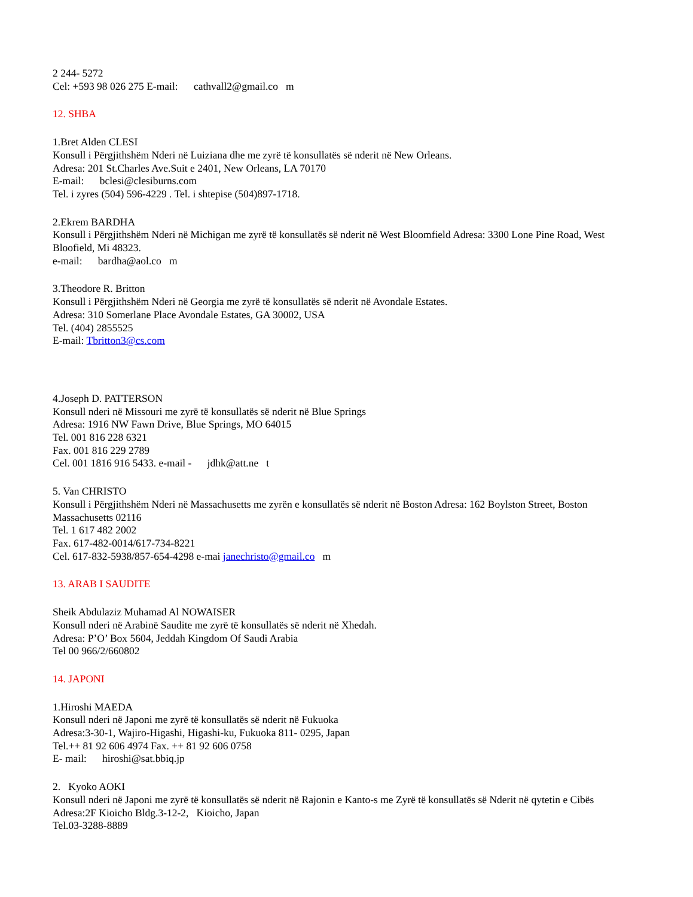2 244- 5272
Cel: +593 98 026 275 E-mail: cathvall2@gmail.co m
12. SHBA
1.Bret Alden CLESI
Konsull i Përgjithshëm Nderi në Luiziana dhe me zyrë të konsullatës së nderit në New Orleans.
Adresa: 201 St.Charles Ave.Suit e 2401, New Orleans, LA 70170
E-mail: bclesi@clesiburns.com
Tel. i zyres (504) 596-4229 . Tel. i shtepise (504)897-1718.
2.Ekrem BARDHA
Konsull i Përgjithshëm Nderi në Michigan me zyrë të konsullatës së nderit në West Bloomfield Adresa: 3300 Lone Pine Road, West Bloofield, Mi 48323.
e-mail: bardha@aol.co m
3.Theodore R. Britton
Konsull i Përgjithshëm Nderi në Georgia me zyrë të konsullatës së nderit në Avondale Estates.
Adresa: 310 Somerlane Place Avondale Estates, GA 30002, USA
Tel. (404) 2855525
E-mail: Tbritton3@cs.com
4.Joseph D. PATTERSON
Konsull nderi në Missouri me zyrë të konsullatës së nderit në Blue Springs
Adresa: 1916 NW Fawn Drive, Blue Springs, MO 64015
Tel. 001 816 228 6321
Fax. 001 816 229 2789
Cel. 001 1816 916 5433. e-mail - jdhk@att.ne t
5. Van CHRISTO
Konsull i Përgjithshëm Nderi në Massachusetts me zyrën e konsullatës së nderit në Boston Adresa: 162 Boylston Street, Boston Massachusetts 02116
Tel. 1 617 482 2002
Fax. 617-482-0014/617-734-8221
Cel. 617-832-5938/857-654-4298 e-mai janechristo@gmail.co m
13. ARAB I SAUDITE
Sheik Abdulaziz Muhamad Al NOWAISER
Konsull nderi në Arabinë Saudite me zyrë të konsullatës së nderit në Xhedah.
Adresa: P’O’ Box 5604, Jeddah Kingdom Of Saudi Arabia
Tel 00 966/2/660802
14. JAPONI
1.Hiroshi MAEDA
Konsull nderi në Japoni me zyrë të konsullatës së nderit në Fukuoka
Adresa:3-30-1, Wajiro-Higashi, Higashi-ku, Fukuoka 811- 0295, Japan
Tel.++ 81 92 606 4974 Fax. ++ 81 92 606 0758
E- mail: hiroshi@sat.bbiq.jp
2. Kyoko AOKI
Konsull nderi në Japoni me zyrë të konsullatës së nderit në Rajonin e Kanto-s me Zyrë të konsullatës së Nderit në qytetin e Cibës
Adresa:2F Kioicho Bldg.3-12-2, Kioicho, Japan
Tel.03-3288-8889